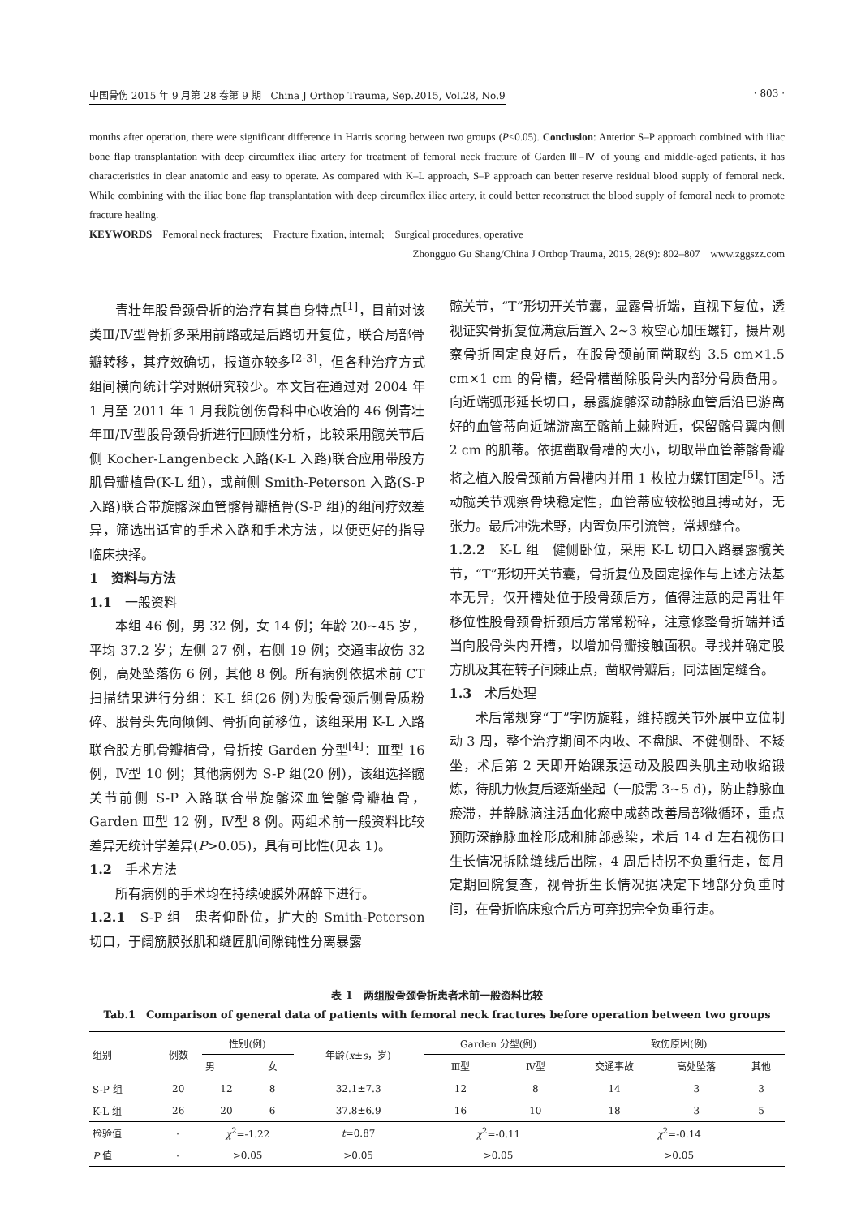中国骨伤 2015 年 9 月第 28 卷第 9 期　China J Orthop Trauma, Sep.2015, Vol.28, No.9 · 803 ·
months after operation, there were significant difference in Harris scoring between two groups (P<0.05). Conclusion: Anterior S–P approach combined with iliac bone flap transplantation with deep circumflex iliac artery for treatment of femoral neck fracture of Garden Ⅲ–Ⅳ of young and middle-aged patients, it has characteristics in clear anatomic and easy to operate. As compared with K–L approach, S–P approach can better reserve residual blood supply of femoral neck. While combining with the iliac bone flap transplantation with deep circumflex iliac artery, it could better reconstruct the blood supply of femoral neck to promote fracture healing.
KEYWORDS　Femoral neck fractures;　Fracture fixation, internal;　Surgical procedures, operative
Zhongguo Gu Shang/China J Orthop Trauma, 2015, 28(9): 802–807　www.zggszz.com
青壮年股骨颈骨折的治疗有其自身特点<sup>[1]</sup>，目前对该类Ⅲ/Ⅳ型骨折多采用前路或是后路切开复位，联合局部骨瓣转移，其疗效确切，报道亦较多<sup>[2-3]</sup>，但各种治疗方式组间横向统计学对照研究较少。本文旨在通过对 2004 年 1 月至 2011 年 1 月我院创伤骨科中心收治的 46 例青壮年Ⅲ/Ⅳ型股骨颈骨折进行回顾性分析，比较采用髋关节后侧 Kocher-Langenbeck 入路(K-L 入路)联合应用带股方肌骨瓣植骨(K-L 组)，或前侧 Smith-Peterson 入路(S-P 入路)联合带旋髂深血管髂骨瓣植骨(S-P 组)的组间疗效差异，筛选出适宜的手术入路和手术方法，以便更好的指导临床抉择。
1　资料与方法
1.1　一般资料
本组 46 例，男 32 例，女 14 例；年龄 20~45 岁，平均 37.2 岁；左侧 27 例，右侧 19 例；交通事故伤 32 例，高处坠落伤 6 例，其他 8 例。所有病例依据术前 CT 扫描结果进行分组：K-L 组(26 例)为股骨颈后侧骨质粉碎、股骨头先向倾倒、骨折向前移位，该组采用 K-L 入路联合股方肌骨瓣植骨，骨折按 Garden 分型<sup>[4]</sup>：Ⅲ型 16 例，Ⅳ型 10 例；其他病例为 S-P 组(20 例)，该组选择髋关节前侧 S-P 入路联合带旋髂深血管髂骨瓣植骨，Garden Ⅲ型 12 例，Ⅳ型 8 例。两组术前一般资料比较差异无统计学差异(P>0.05)，具有可比性(见表 1)。
1.2　手术方法
所有病例的手术均在持续硬膜外麻醉下进行。
1.2.1　S-P 组　患者仰卧位，扩大的 Smith-Peterson 切口，于阔筋膜张肌和缝匠肌间隙钝性分离暴露
髋关节，“T”形切开关节囊，显露骨折端，直视下复位，透视证实骨折复位满意后置入 2~3 枚空心加压螺钉，摄片观察骨折固定良好后，在股骨颈前面凿取约 3.5 cm×1.5 cm×1 cm 的骨槽，经骨槽凿除股骨头内部分骨质备用。向近端弧形延长切口，暴露旋髂深动静脉血管后沿已游离好的血管蒂向近端游离至髂前上棘附近，保留髂骨翼内侧 2 cm 的肌蒂。依据凿取骨槽的大小，切取带血管蒂髂骨瓣将之植入股骨颈前方骨槽内并用 1 枚拉力螺钉固定<sup>[5]</sup>。活动髋关节观察骨块稳定性，血管蒂应较松弛且搏动好，无张力。最后冲洗术野，内置负压引流管，常规缝合。
1.2.2　K-L 组　健侧卧位，采用 K-L 切口入路暴露髋关节，“T”形切开关节囊，骨折复位及固定操作与上述方法基本无异，仅开槽处位于股骨颈后方，值得注意的是青壮年移位性股骨颈骨折颈后方常常粉碎，注意修整骨折端并适当向股骨头内开槽，以增加骨瓣接触面积。寻找并确定股方肌及其在转子间棘止点，凿取骨瓣后，同法固定缝合。
1.3　术后处理
术后常规穿“丁”字防旋鞋，维持髋关节外展中立位制动 3 周，整个治疗期间不内收、不盘腿、不健侧卧、不矮坐，术后第 2 天即开始踝泵运动及股四头肌主动收缩锻炼，待肌力恢复后逐渐坐起（一般需 3~5 d)，防止静脉血瘀滞，并静脉滴注活血化瘀中成药改善局部微循环，重点预防深静脉血栓形成和肺部感染，术后 14 d 左右视伤口生长情况拆除缝线后出院，4 周后持拐不负重行走，每月定期回院复查，视骨折生长情况据决定下地部分负重时间，在骨折临床愈合后方可弃拐完全负重行走。
表 1　两组股骨颈骨折患者术前一般资料比较
Tab.1　Comparison of general data of patients with femoral neck fractures before operation between two groups
| 组别 | 例数 | 性别(例) | | 年龄( x ± s ，岁) | Garden 分型(例) | | 致伤原因(例) | | |
| --- | --- | --- | --- | --- | --- | --- | --- | --- | --- |
| | | 男 | 女 | | Ⅲ型 | Ⅳ型 | 交通事故 | 高处坠落 | 其他 |
| S-P 组 | 20 | 12 | 8 | 32.1±7.3 | 12 | 8 | 14 | 3 | 3 |
| K-L 组 | 26 | 20 | 6 | 37.8±6.9 | 16 | 10 | 18 | 3 | 5 |
| 检验值 | - | χ<sup>2</sup>=-1.22 | | t =0.87 | χ<sup>2</sup>=-0.11 | | χ<sup>2</sup>=-0.14 | | |
| P 值 | - | >0.05 | | >0.05 | >0.05 | | >0.05 | | |